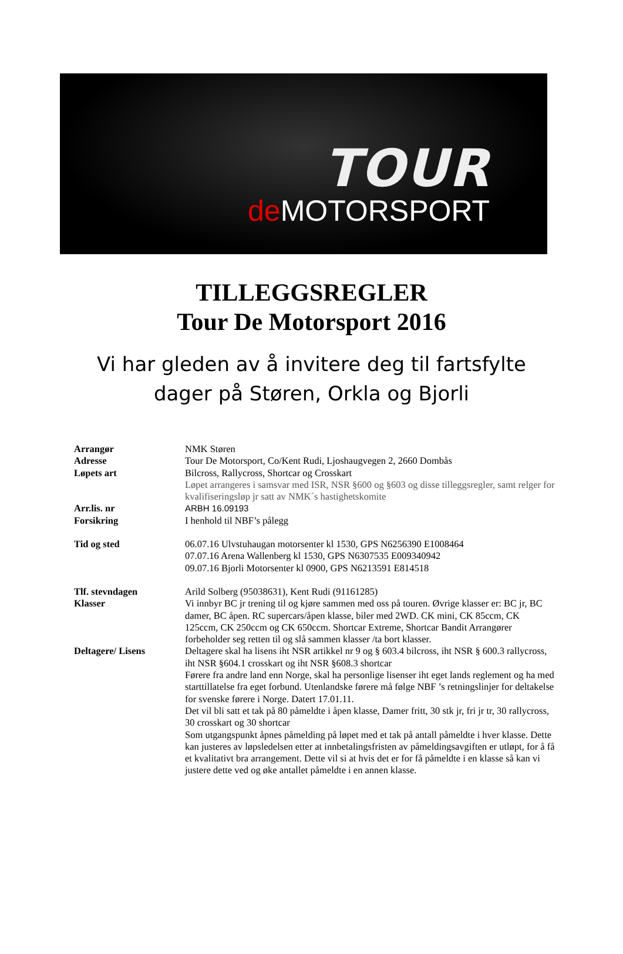TOUR
de MOTORSPORT
TILLEGGSREGLER
Tour De Motorsport 2016
Vi har gleden av å invitere deg til fartsfylte
dager på Støren, Orkla og Bjorli
Arrangør NMK Støren
Adresse Tour De Motorsport, Co/Kent Rudi, Ljoshaugvegen 2, 2660 Dombås
Løpets art Bilcross, Rallycross, Shortcar og Crosskart
Løpet arrangeres i samsvar med ISR, NSR §600 og §603 og disse tilleggsregler, samt relger for kvalifiseringsløp jr satt av NMK´s hastighetskomite
Arr.lis. nr ARBH 16.09193
Forsikring I henhold til NBF’s pålegg
Tid og sted 06.07.16 Ulvstuhaugan motorsenter kl 1530, GPS N6256390 E1008464
07.07.16 Arena Wallenberg kl 1530, GPS N6307535 E009340942
09.07.16 Bjorli Motorsenter kl 0900, GPS N6213591 E814518
Tlf. stevndagen Arild Solberg (95038631), Kent Rudi (91161285)
Klasser Vi innbyr BC jr trening til og kjøre sammen med oss på touren. Øvrige klasser er: BC jr, BC damer, BC åpen. RC supercars/åpen klasse, biler med 2WD. CK mini, CK 85ccm, CK 125ccm, CK 250ccm og CK 650ccm. Shortcar Extreme, Shortcar Bandit Arrangører forbeholder seg retten til og slå sammen klasser /ta bort klasser.
Deltagere/ Lisens Deltagere skal ha lisens iht NSR artikkel nr 9 og § 603.4 bilcross, iht NSR § 600.3 rallycross, iht NSR §604.1 crosskart og iht NSR §608.3 shortcar
Førere fra andre land enn Norge, skal ha personlige lisenser iht eget lands reglement og ha med starttillatelse fra eget forbund. Utenlandske førere må følge NBF ’s retningslinjer for deltakelse for svenske førere i Norge. Datert 17.01.11.
Det vil bli satt et tak på 80 påmeldte i åpen klasse, Damer fritt, 30 stk jr, fri jr tr, 30 rallycross, 30 crosskart og 30 shortcar
Som utgangspunkt åpnes påmelding på løpet med et tak på antall påmeldte i hver klasse. Dette kan justeres av løpsledelsen etter at innbetalingsfristen av påmeldingsavgiften er utløpt, for å få et kvalitativt bra arrangement. Dette vil si at hvis det er for få påmeldte i en klasse så kan vi justere dette ved og øke antallet påmeldte i en annen klasse.